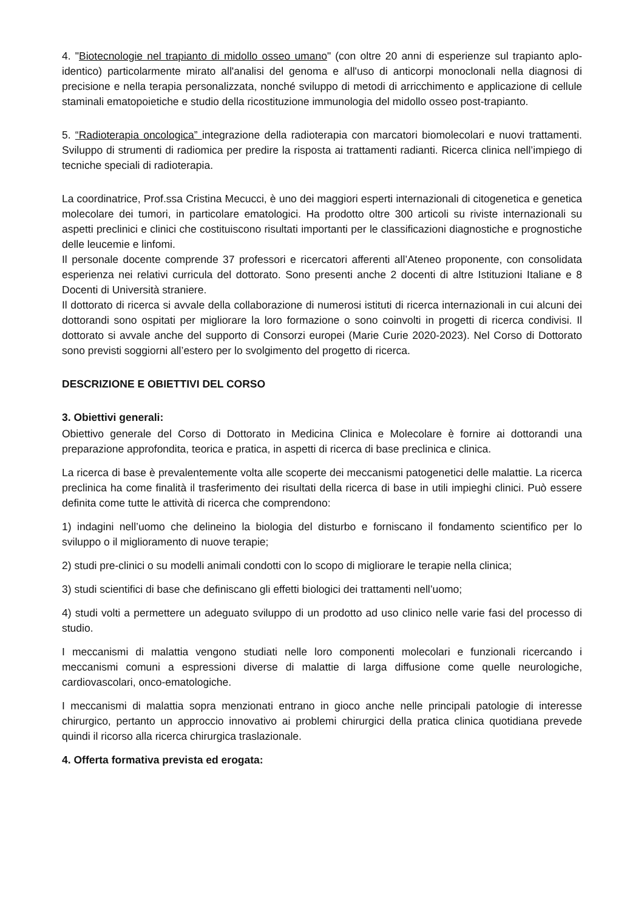4. "Biotecnologie nel trapianto di midollo osseo umano" (con oltre 20 anni di esperienze sul trapianto aplo-identico) particolarmente mirato all'analisi del genoma e all'uso di anticorpi monoclonali nella diagnosi di precisione e nella terapia personalizzata, nonché sviluppo di metodi di arricchimento e applicazione di cellule staminali ematopoietiche e studio della ricostituzione immunologia del midollo osseo post-trapianto.
5. “Radioterapia oncologica” integrazione della radioterapia con marcatori biomolecolari e nuovi trattamenti. Sviluppo di strumenti di radiomica per predire la risposta ai trattamenti radianti. Ricerca clinica nell’impiego di tecniche speciali di radioterapia.
La coordinatrice, Prof.ssa Cristina Mecucci, è uno dei maggiori esperti internazionali di citogenetica e genetica molecolare dei tumori, in particolare ematologici. Ha prodotto oltre 300 articoli su riviste internazionali su aspetti preclinici e clinici che costituiscono risultati importanti per le classificazioni diagnostiche e prognostiche delle leucemie e linfomi.
Il personale docente comprende 37 professori e ricercatori afferenti all’Ateneo proponente, con consolidata esperienza nei relativi curricula del dottorato. Sono presenti anche 2 docenti di altre Istituzioni Italiane e 8 Docenti di Università straniere.
Il dottorato di ricerca si avvale della collaborazione di numerosi istituti di ricerca internazionali in cui alcuni dei dottorandi sono ospitati per migliorare la loro formazione o sono coinvolti in progetti di ricerca condivisi. Il dottorato si avvale anche del supporto di Consorzi europei (Marie Curie 2020-2023). Nel Corso di Dottorato sono previsti soggiorni all’estero per lo svolgimento del progetto di ricerca.
DESCRIZIONE E OBIETTIVI DEL CORSO
3. Obiettivi generali:
Obiettivo generale del Corso di Dottorato in Medicina Clinica e Molecolare è fornire ai dottorandi una preparazione approfondita, teorica e pratica, in aspetti di ricerca di base preclinica e clinica.
La ricerca di base è prevalentemente volta alle scoperte dei meccanismi patogenetici delle malattie. La ricerca preclinica ha come finalità il trasferimento dei risultati della ricerca di base in utili impieghi clinici. Può essere definita come tutte le attività di ricerca che comprendono:
1) indagini nell’uomo che delineino la biologia del disturbo e forniscano il fondamento scientifico per lo sviluppo o il miglioramento di nuove terapie;
2) studi pre-clinici o su modelli animali condotti con lo scopo di migliorare le terapie nella clinica;
3) studi scientifici di base che definiscano gli effetti biologici dei trattamenti nell’uomo;
4) studi volti a permettere un adeguato sviluppo di un prodotto ad uso clinico nelle varie fasi del processo di studio.
I meccanismi di malattia vengono studiati nelle loro componenti molecolari e funzionali ricercando i meccanismi comuni a espressioni diverse di malattie di larga diffusione come quelle neurologiche, cardiovascolari, onco-ematologiche.
I meccanismi di malattia sopra menzionati entrano in gioco anche nelle principali patologie di interesse chirurgico, pertanto un approccio innovativo ai problemi chirurgici della pratica clinica quotidiana prevede quindi il ricorso alla ricerca chirurgica traslazionale.
4. Offerta formativa prevista ed erogata: